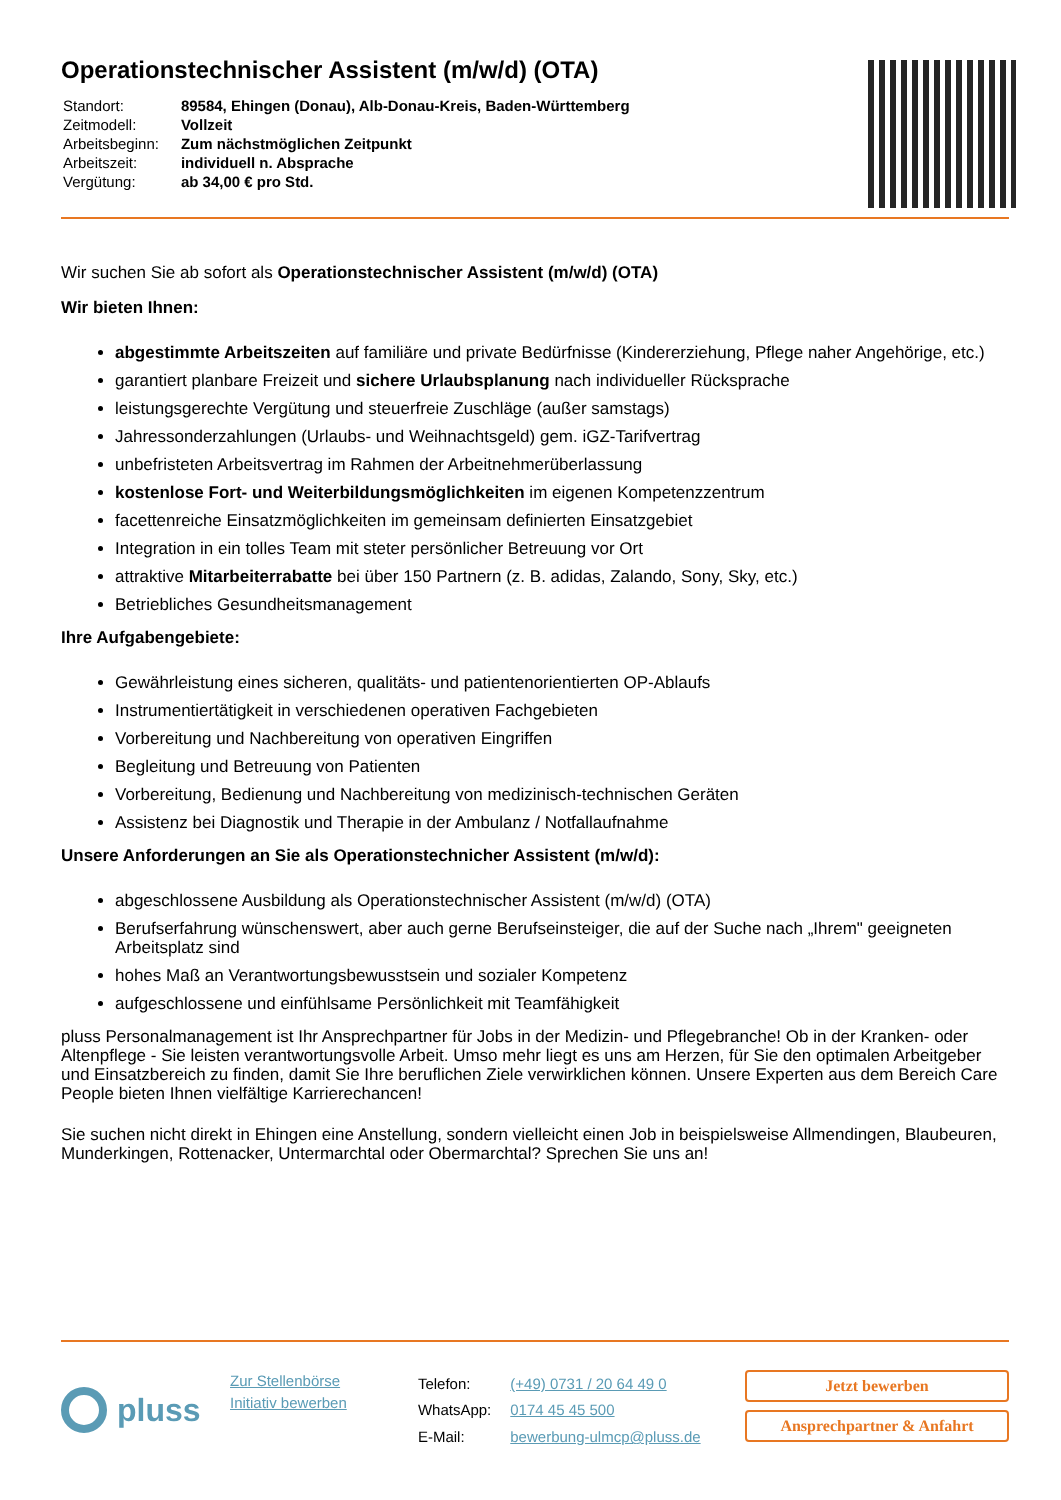Operationstechnischer Assistent (m/w/d) (OTA)
| Standort: | 89584, Ehingen (Donau), Alb-Donau-Kreis, Baden-Württemberg |
| Zeitmodell: | Vollzeit |
| Arbeitsbeginn: | Zum nächstmöglichen Zeitpunkt |
| Arbeitszeit: | individuell n. Absprache |
| Vergütung: | ab 34,00 € pro Std. |
Wir suchen Sie ab sofort als Operationstechnischer Assistent (m/w/d) (OTA)
Wir bieten Ihnen:
abgestimmte Arbeitszeiten auf familiäre und private Bedürfnisse (Kindererziehung, Pflege naher Angehörige, etc.)
garantiert planbare Freizeit und sichere Urlaubsplanung nach individueller Rücksprache
leistungsgerechte Vergütung und steuerfreie Zuschläge (außer samstags)
Jahressonderzahlungen (Urlaubs- und Weihnachtsgeld) gem. iGZ-Tarifvertrag
unbefristeten Arbeitsvertrag im Rahmen der Arbeitnehmerüberlassung
kostenlose Fort- und Weiterbildungsmöglichkeiten im eigenen Kompetenzzentrum
facettenreiche Einsatzmöglichkeiten im gemeinsam definierten Einsatzgebiet
Integration in ein tolles Team mit steter persönlicher Betreuung vor Ort
attraktive Mitarbeiterrabatte bei über 150 Partnern (z. B. adidas, Zalando, Sony, Sky, etc.)
Betriebliches Gesundheitsmanagement
Ihre Aufgabengebiete:
Gewährleistung eines sicheren, qualitäts- und patientenorientierten OP-Ablaufs
Instrumentiertätigkeit in verschiedenen operativen Fachgebieten
Vorbereitung und Nachbereitung von operativen Eingriffen
Begleitung und Betreuung von Patienten
Vorbereitung, Bedienung und Nachbereitung von medizinisch-technischen Geräten
Assistenz bei Diagnostik und Therapie in der Ambulanz / Notfallaufnahme
Unsere Anforderungen an Sie als Operationstechnicher Assistent (m/w/d):
abgeschlossene Ausbildung als Operationstechnischer Assistent (m/w/d) (OTA)
Berufserfahrung wünschenswert, aber auch gerne Berufseinsteiger, die auf der Suche nach „Ihrem" geeigneten Arbeitsplatz sind
hohes Maß an Verantwortungsbewusstsein und sozialer Kompetenz
aufgeschlossene und einfühlsame Persönlichkeit mit Teamfähigkeit
pluss Personalmanagement ist Ihr Ansprechpartner für Jobs in der Medizin- und Pflegebranche! Ob in der Kranken- oder Altenpflege - Sie leisten verantwortungsvolle Arbeit. Umso mehr liegt es uns am Herzen, für Sie den optimalen Arbeitgeber und Einsatzbereich zu finden, damit Sie Ihre beruflichen Ziele verwirklichen können. Unsere Experten aus dem Bereich Care People bieten Ihnen vielfältige Karrierechancen!
Sie suchen nicht direkt in Ehingen eine Anstellung, sondern vielleicht einen Job in beispielsweise Allmendingen, Blaubeuren, Munderkingen, Rottenacker, Untermarchtal oder Obermarchtal? Sprechen Sie uns an!
pluss
Zur Stellenbörse
Initiativ bewerben
| Telefon: | (+49) 0731 / 20 64 49 0 |
| WhatsApp: | 0174 45 45 500 |
| E-Mail: | bewerbung-ulmcp@pluss.de |
Jetzt bewerben
Ansprechpartner & Anfahrt